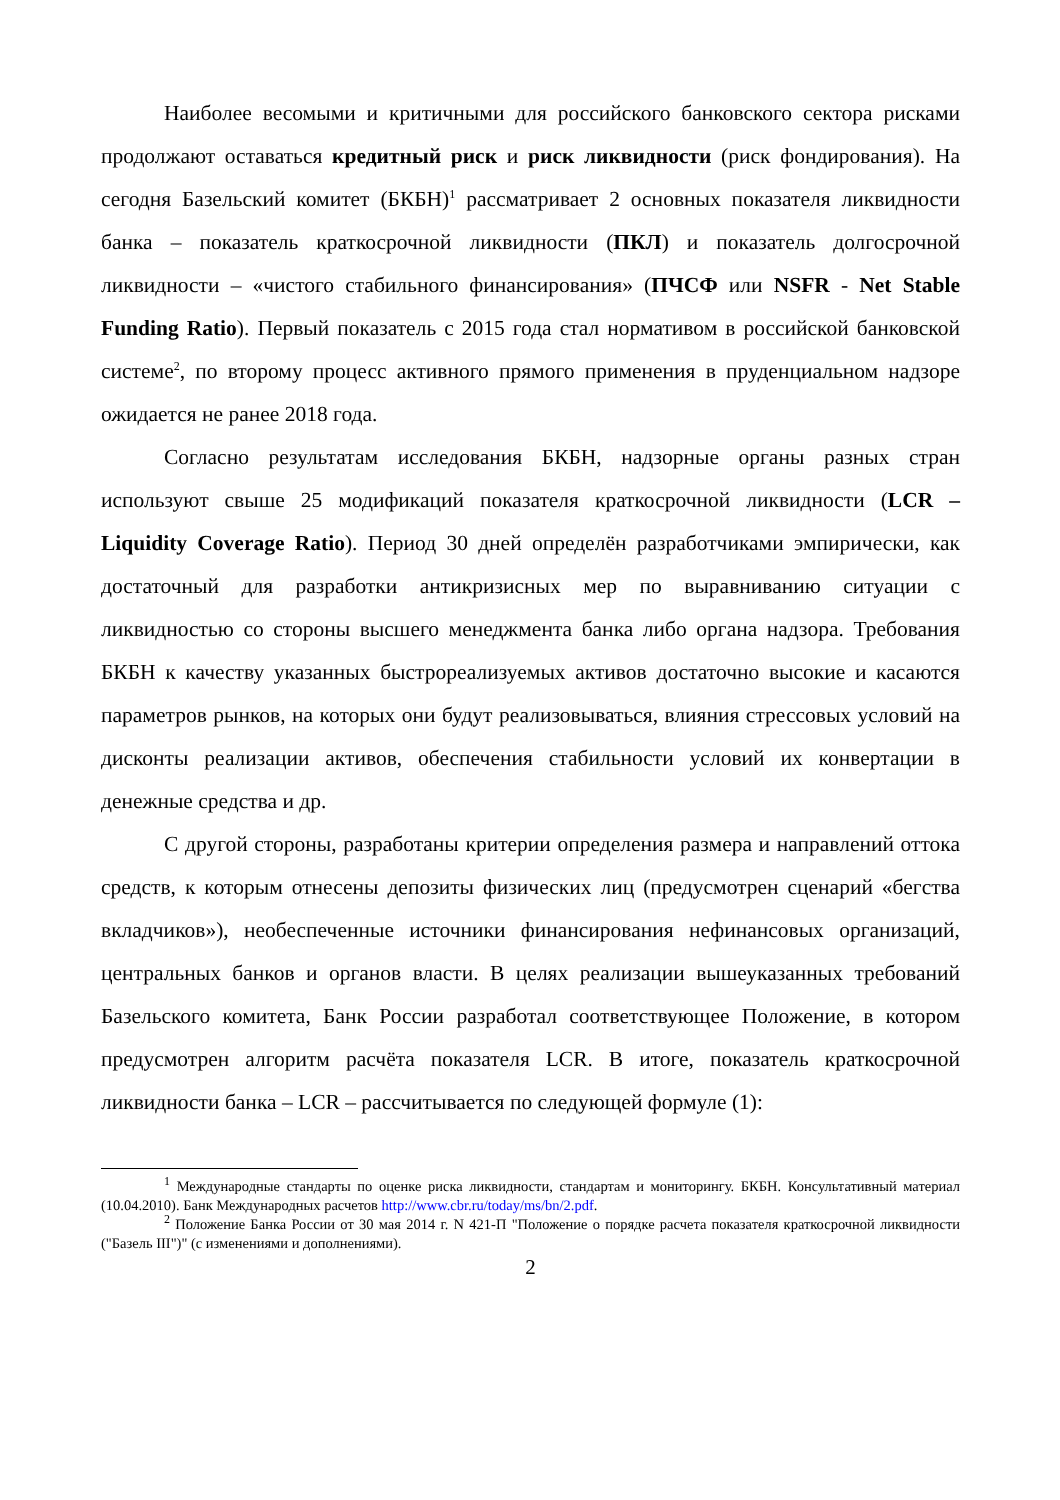Наиболее весомыми и критичными для российского банковского сектора рисками продолжают оставаться кредитный риск и риск ликвидности (риск фондирования). На сегодня Базельский комитет (БКБН)<sup>1</sup> рассматривает 2 основных показателя ликвидности банка – показатель краткосрочной ликвидности (ПКЛ) и показатель долгосрочной ликвидности – «чистого стабильного финансирования» (ПЧСФ или NSFR - Net Stable Funding Ratio). Первый показатель с 2015 года стал нормативом в российской банковской системе<sup>2</sup>, по второму процесс активного прямого применения в пруденциальном надзоре ожидается не ранее 2018 года.
Согласно результатам исследования БКБН, надзорные органы разных стран используют свыше 25 модификаций показателя краткосрочной ликвидности (LCR – Liquidity Coverage Ratio). Период 30 дней определён разработчиками эмпирически, как достаточный для разработки антикризисных мер по выравниванию ситуации с ликвидностью со стороны высшего менеджмента банка либо органа надзора. Требования БКБН к качеству указанных быстрореализуемых активов достаточно высокие и касаются параметров рынков, на которых они будут реализовываться, влияния стрессовых условий на дисконты реализации активов, обеспечения стабильности условий их конвертации в денежные средства и др.
С другой стороны, разработаны критерии определения размера и направлений оттока средств, к которым отнесены депозиты физических лиц (предусмотрен сценарий «бегства вкладчиков»), необеспеченные источники финансирования нефинансовых организаций, центральных банков и органов власти. В целях реализации вышеуказанных требований Базельского комитета, Банк России разработал соответствующее Положение, в котором предусмотрен алгоритм расчёта показателя LCR. В итоге, показатель краткосрочной ликвидности банка – LCR – рассчитывается по следующей формуле (1):
<sup>1</sup> Международные стандарты по оценке риска ликвидности, стандартам и мониторингу. БКБН. Консультативный материал (10.04.2010). Банк Международных расчетов http://www.cbr.ru/today/ms/bn/2.pdf.
<sup>2</sup> Положение Банка России от 30 мая 2014 г. N 421-П "Положение о порядке расчета показателя краткосрочной ликвидности ("Базель III")" (с изменениями и дополнениями).
2